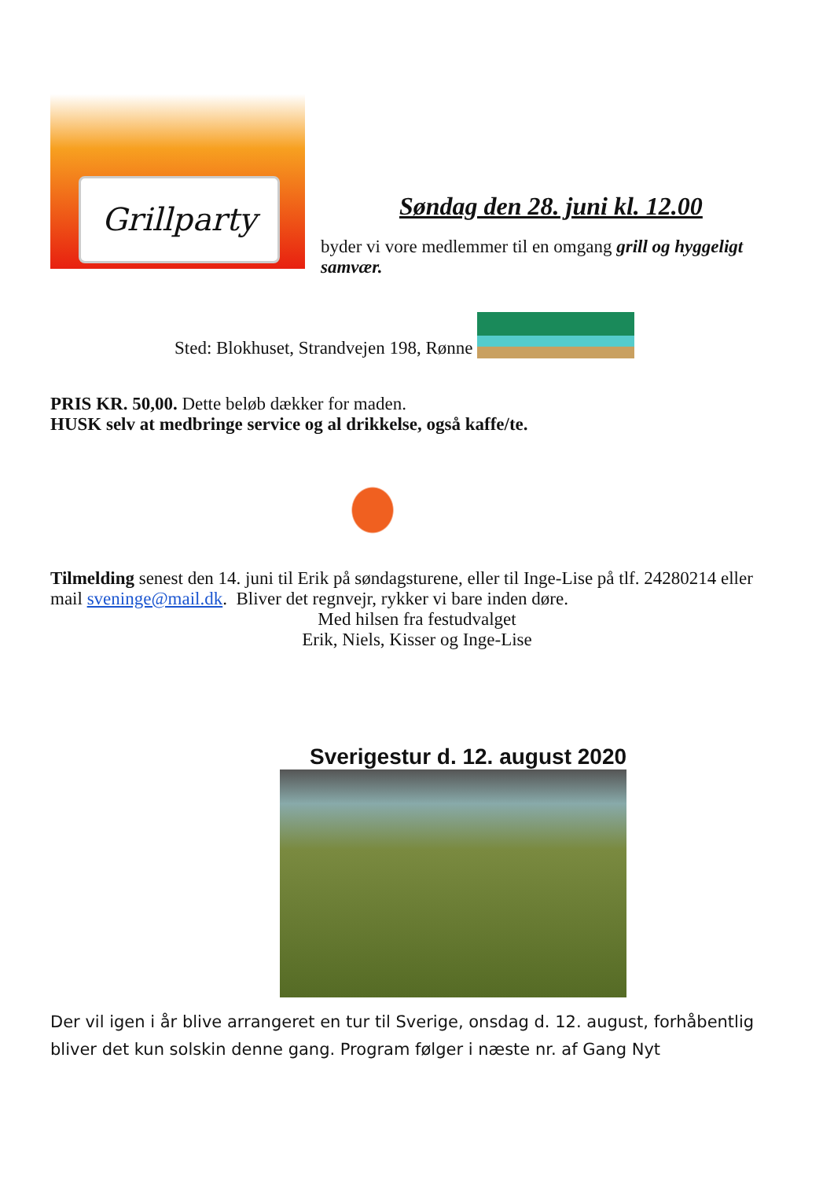Grillparty
Søndag den 28. juni kl. 12.00
byder vi vore medlemmer til en omgang grill og hyggeligt samvær.
Sted: Blokhuset, Strandvejen 198, Rønne
PRIS KR. 50,00. Dette beløb dækker for maden.
HUSK selv at medbringe service og al drikkelse, også kaffe/te.
Tilmelding senest den 14. juni til Erik på søndagsturene, eller til Inge-Lise på tlf. 24280214 eller mail sveninge@mail.dk. Bliver det regnvejr, rykker vi bare inden døre.
Med hilsen fra festudvalget
Erik, Niels, Kisser og Inge-Lise
Sverigestur d. 12. august 2020
Der vil igen i år blive arrangeret en tur til Sverige, onsdag d. 12. august, forhåbentlig bliver det kun solskin denne gang. Program følger i næste nr. af Gang Nyt